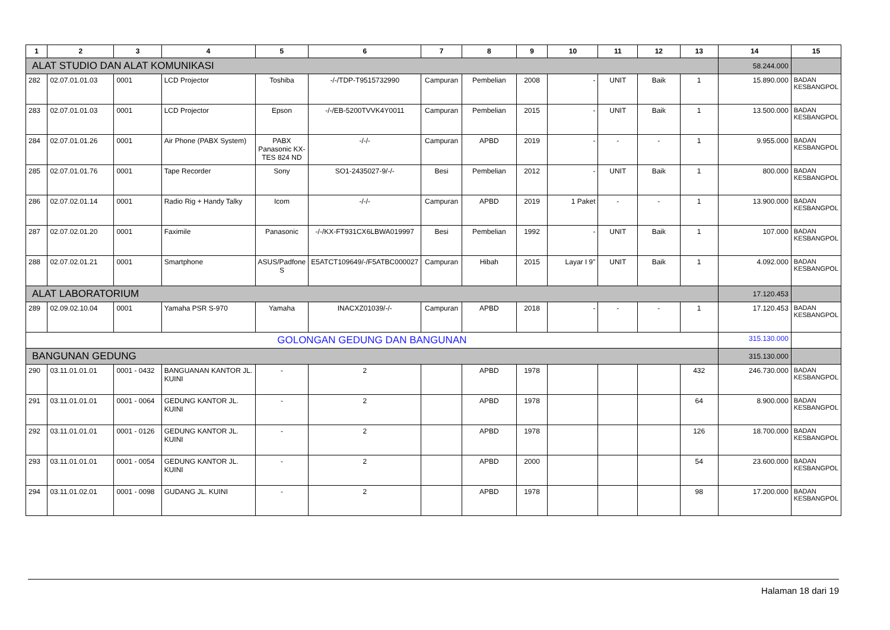| 1 | 2 | 3 | 4 | 5 | 6 | 7 | 8 | 9 | 10 | 11 | 12 | 13 | 14 | 15 |
| --- | --- | --- | --- | --- | --- | --- | --- | --- | --- | --- | --- | --- | --- | --- |
| ALAT STUDIO DAN ALAT KOMUNIKASI | | | | | | | | | | | | | 58.244.000 | |
| 282 | 02.07.01.01.03 | 0001 | LCD Projector | Toshiba | -/-/TDP-T9515732990 | Campuran | Pembelian | 2008 | - | UNIT | Baik | 1 | 15.890.000 | BADAN KESBANGPOL |
| 283 | 02.07.01.01.03 | 0001 | LCD Projector | Epson | -/-/EB-5200TVVK4Y0011 | Campuran | Pembelian | 2015 | - | UNIT | Baik | 1 | 13.500.000 | BADAN KESBANGPOL |
| 284 | 02.07.01.01.26 | 0001 | Air Phone (PABX System) | PABX Panasonic KX-TES 824 ND | -/-/- | Campuran | APBD | 2019 | - | - | - | 1 | 9.955.000 | BADAN KESBANGPOL |
| 285 | 02.07.01.01.76 | 0001 | Tape Recorder | Sony | SO1-2435027-9/-/- | Besi | Pembelian | 2012 | - | UNIT | Baik | 1 | 800.000 | BADAN KESBANGPOL |
| 286 | 02.07.02.01.14 | 0001 | Radio Rig + Handy Talky | Icom | -/-/- | Campuran | APBD | 2019 | 1 Paket | - | - | 1 | 13.900.000 | BADAN KESBANGPOL |
| 287 | 02.07.02.01.20 | 0001 | Faximile | Panasonic | -/-/KX-FT931CX6LBWA019997 | Besi | Pembelian | 1992 | - | UNIT | Baik | 1 | 107.000 | BADAN KESBANGPOL |
| 288 | 02.07.02.01.21 | 0001 | Smartphone | ASUS/Padfone S | E5ATCT109649/-/F5ATBC000027 | Campuran | Hibah | 2015 | Layar I 9" | UNIT | Baik | 1 | 4.092.000 | BADAN KESBANGPOL |
| ALAT LABORATORIUM | | | | | | | | | | | | | 17.120.453 | |
| 289 | 02.09.02.10.04 | 0001 | Yamaha PSR S-970 | Yamaha | INACXZ01039/-/- | Campuran | APBD | 2018 | - | - | - | 1 | 17.120.453 | BADAN KESBANGPOL |
| GOLONGAN GEDUNG DAN BANGUNAN | | | | | | | | | | | | | 315.130.000 | |
| BANGUNAN GEDUNG | | | | | | | | | | | | | 315.130.000 | |
| 290 | 03.11.01.01.01 | 0001 - 0432 | BANGUANAN KANTOR JL. KUINI | - | 2 | | APBD | 1978 | | | | 432 | 246.730.000 | BADAN KESBANGPOL |
| 291 | 03.11.01.01.01 | 0001 - 0064 | GEDUNG KANTOR JL. KUINI | - | 2 | | APBD | 1978 | | | | 64 | 8.900.000 | BADAN KESBANGPOL |
| 292 | 03.11.01.01.01 | 0001 - 0126 | GEDUNG KANTOR JL. KUINI | - | 2 | | APBD | 1978 | | | | 126 | 18.700.000 | BADAN KESBANGPOL |
| 293 | 03.11.01.01.01 | 0001 - 0054 | GEDUNG KANTOR JL. KUINI | - | 2 | | APBD | 2000 | | | | 54 | 23.600.000 | BADAN KESBANGPOL |
| 294 | 03.11.01.02.01 | 0001 - 0098 | GUDANG JL. KUINI | - | 2 | | APBD | 1978 | | | | 98 | 17.200.000 | BADAN KESBANGPOL |
Halaman 18 dari 19